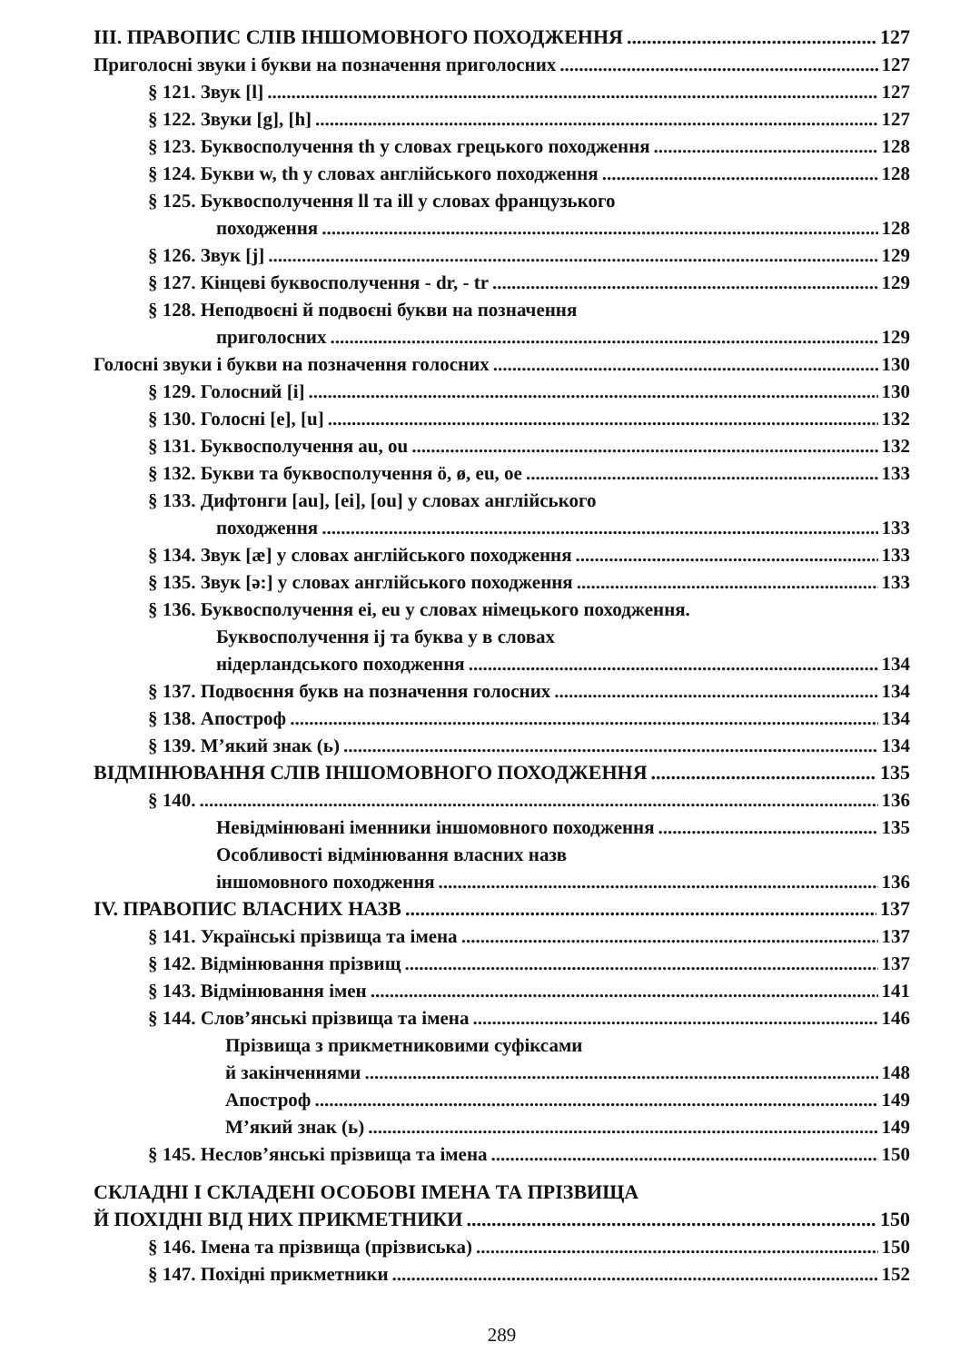III. ПРАВОПИС СЛІВ ІНШОМОВНОГО ПОХОДЖЕННЯ 127
Приголосні звуки і букви на позначення приголосних 127
§ 121. Звук [l] 127
§ 122. Звуки [g], [h] 127
§ 123. Буквосполучення th у словах грецького походження 128
§ 124. Букви w, th у словах англійського походження 128
§ 125. Буквосполучення ll та ill у словах французького
походження 128
§ 126. Звук [j] 129
§ 127. Кінцеві буквосполучення - dr, - tr 129
§ 128. Неподвоєні й подвоєні букви на позначення
приголосних 129
Голосні звуки і букви на позначення голосних 130
§ 129. Голосний [і] 130
§ 130. Голосні [е], [u] 132
§ 131. Буквосполучення au, ou 132
§ 132. Букви та буквосполучення ö, ø, eu, oe 133
§ 133. Дифтонги [au], [ei], [ou] у словах англійського
походження 133
§ 134. Звук [æ] у словах англійського походження 133
§ 135. Звук [ə:] у словах англійського походження 133
§ 136. Буквосполучення ei, eu у словах німецького походження.
Буквосполучення ij та буква у в словах
нідерландського походження 134
§ 137. Подвоєння букв на позначення голосних 134
§ 138. Апостроф 134
§ 139. М’який знак (ь) 134
ВІДМІНЮВАННЯ СЛІВ ІНШОМОВНОГО ПОХОДЖЕННЯ 135
§ 140. 136
Невідмінювані іменники іншомовного походження 135
Особливості відмінювання власних назв
іншомовного походження 136
IV. ПРАВОПИС ВЛАСНИХ НАЗВ 137
§ 141. Українські прізвища та імена 137
§ 142. Відмінювання прізвищ 137
§ 143. Відмінювання імен 141
§ 144. Слов’янські прізвища та імена 146
Прізвища з прикметниковими суфіксами
й закінченнями 148
Апостроф 149
М’який знак (ь) 149
§ 145. Неслов’янські прізвища та імена 150
СКЛАДНІ І СКЛАДЕНІ ОСОБОВІ ІМЕНА ТА ПРІЗВИЩА
Й ПОХІДНІ ВІД НИХ ПРИКМЕТНИКИ 150
§ 146. Імена та прізвища (прізвиська) 150
§ 147. Похідні прикметники 152
289